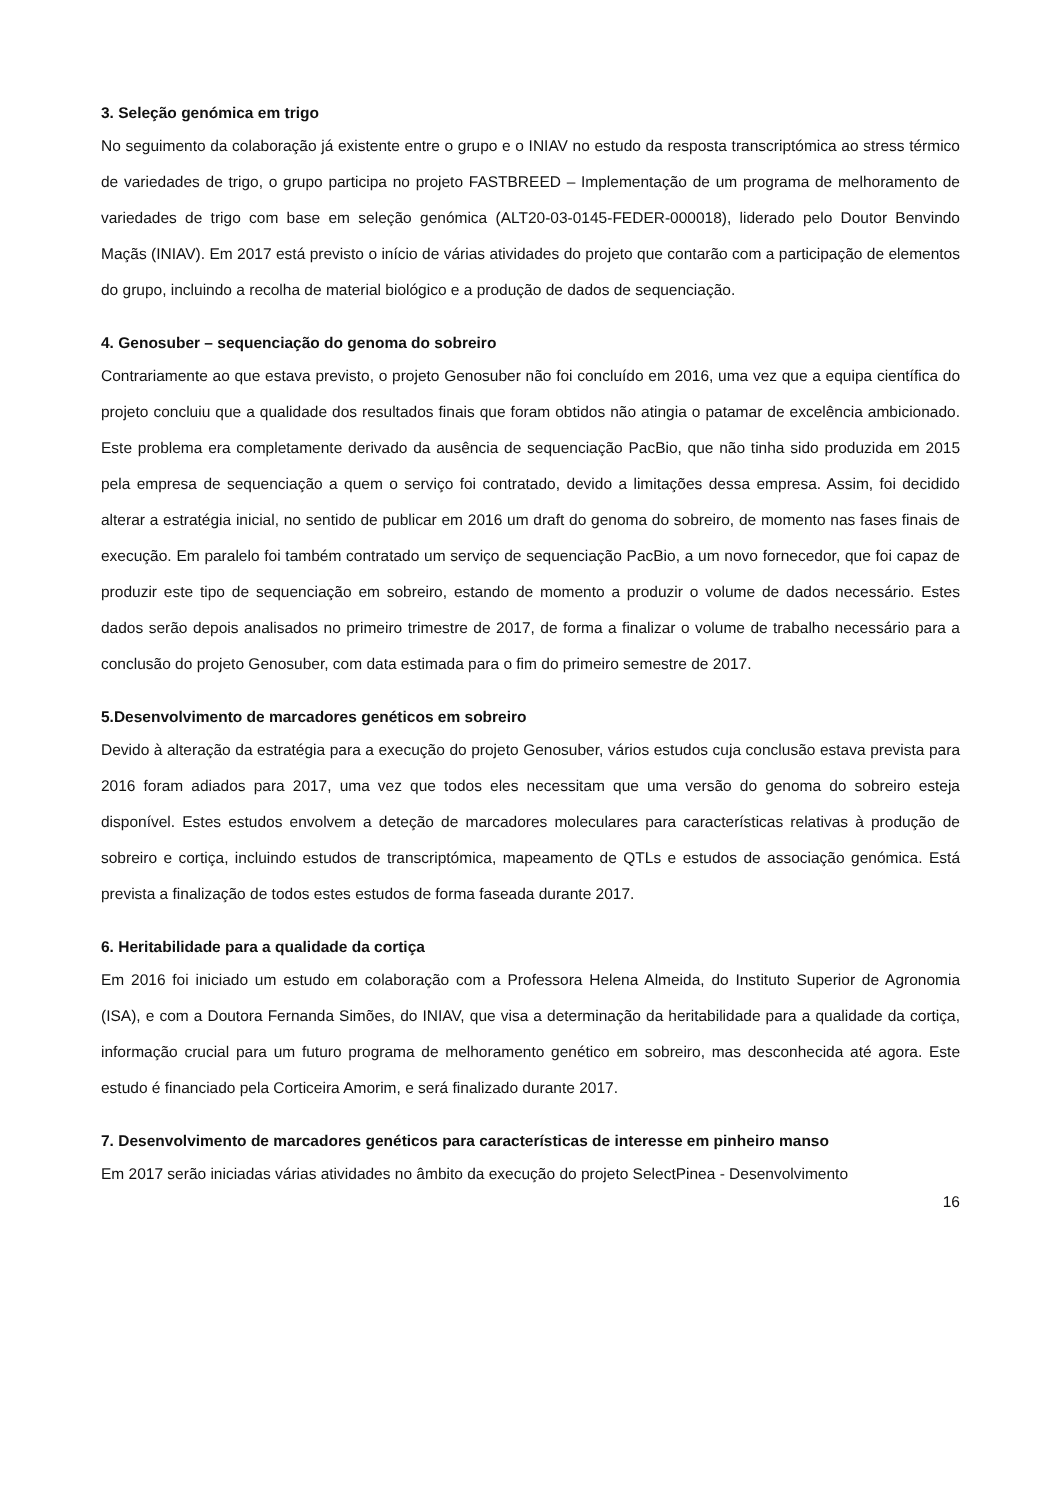3. Seleção genómica em trigo
No seguimento da colaboração já existente entre o grupo e o INIAV no estudo da resposta transcriptómica ao stress térmico de variedades de trigo, o grupo participa no projeto FASTBREED – Implementação de um programa de melhoramento de variedades de trigo com base em seleção genómica (ALT20-03-0145-FEDER-000018), liderado pelo Doutor Benvindo Maçãs (INIAV). Em 2017 está previsto o início de várias atividades do projeto que contarão com a participação de elementos do grupo, incluindo a recolha de material biológico e a produção de dados de sequenciação.
4. Genosuber – sequenciação do genoma do sobreiro
Contrariamente ao que estava previsto, o projeto Genosuber não foi concluído em 2016, uma vez que a equipa científica do projeto concluiu que a qualidade dos resultados finais que foram obtidos não atingia o patamar de excelência ambicionado. Este problema era completamente derivado da ausência de sequenciação PacBio, que não tinha sido produzida em 2015 pela empresa de sequenciação a quem o serviço foi contratado, devido a limitações dessa empresa. Assim, foi decidido alterar a estratégia inicial, no sentido de publicar em 2016 um draft do genoma do sobreiro, de momento nas fases finais de execução. Em paralelo foi também contratado um serviço de sequenciação PacBio, a um novo fornecedor, que foi capaz de produzir este tipo de sequenciação em sobreiro, estando de momento a produzir o volume de dados necessário. Estes dados serão depois analisados no primeiro trimestre de 2017, de forma a finalizar o volume de trabalho necessário para a conclusão do projeto Genosuber, com data estimada para o fim do primeiro semestre de 2017.
5.Desenvolvimento de marcadores genéticos em sobreiro
Devido à alteração da estratégia para a execução do projeto Genosuber, vários estudos cuja conclusão estava prevista para 2016 foram adiados para 2017, uma vez que todos eles necessitam que uma versão do genoma do sobreiro esteja disponível. Estes estudos envolvem a deteção de marcadores moleculares para características relativas à produção de sobreiro e cortiça, incluindo estudos de transcriptómica, mapeamento de QTLs e estudos de associação genómica. Está prevista a finalização de todos estes estudos de forma faseada durante 2017.
6. Heritabilidade para a qualidade da cortiça
Em 2016 foi iniciado um estudo em colaboração com a Professora Helena Almeida, do Instituto Superior de Agronomia (ISA), e com a Doutora Fernanda Simões, do INIAV, que visa a determinação da heritabilidade para a qualidade da cortiça, informação crucial para um futuro programa de melhoramento genético em sobreiro, mas desconhecida até agora. Este estudo é financiado pela Corticeira Amorim, e será finalizado durante 2017.
7. Desenvolvimento de marcadores genéticos para características de interesse em pinheiro manso
Em 2017 serão iniciadas várias atividades no âmbito da execução do projeto SelectPinea - Desenvolvimento
16